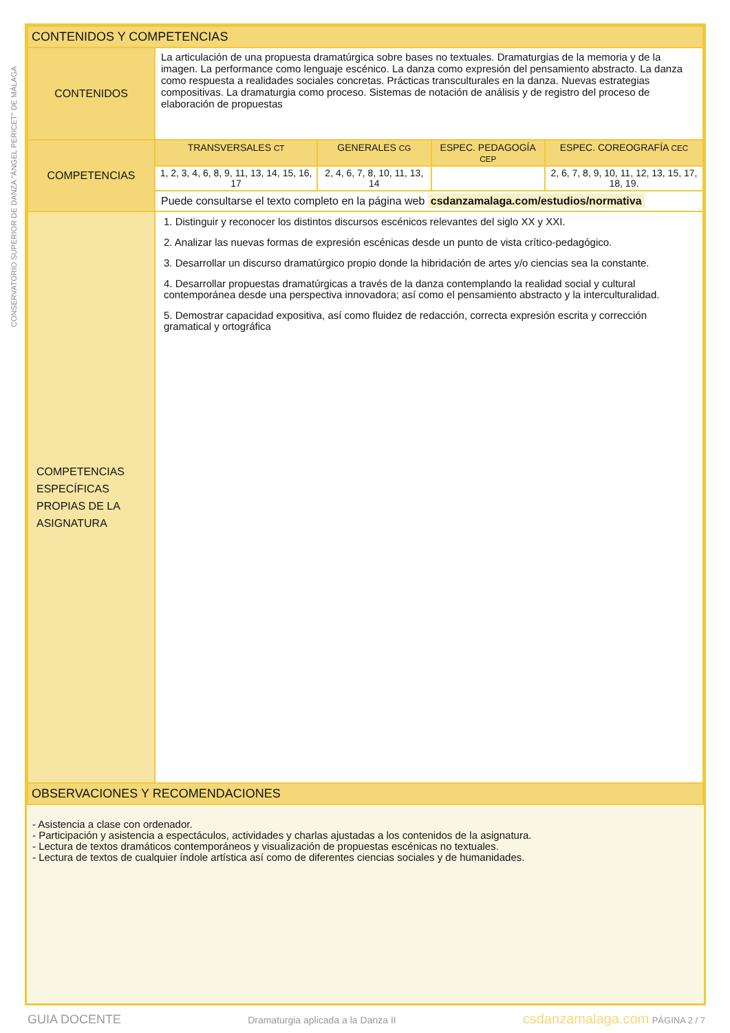CONSERVATORIO SUPERIOR DE DANZA "ÁNGEL PERICET" DE MÁLAGA
| CONTENIDOS Y COMPETENCIAS | | | | |
| CONTENIDOS | La articulación de una propuesta dramatúrgica sobre bases no textuales. Dramaturgias de la memoria y de la imagen. La performance como lenguaje escénico. La danza como expresión del pensamiento abstracto. La danza como respuesta a realidades sociales concretas. Prácticas transculturales en la danza. Nuevas estrategias compositivas. La dramaturgia como proceso. Sistemas de notación de análisis y de registro del proceso de elaboración de propuestas | | | |
| COMPETENCIAS | TRANSVERSALES CT | GENERALES CG | ESPEC. PEDAGOGÍA CEP | ESPEC. COREOGRAFÍA CEC |
| | 1, 2, 3, 4, 6, 8, 9, 11, 13, 14, 15, 16, 17 | 2, 4, 6, 7, 8, 10, 11, 13, 14 | | 2, 6, 7, 8, 9, 10, 11, 12, 13, 15, 17, 18, 19. |
| | Puede consultarse el texto completo en la página web csdanzamalaga.com/estudios/normativa | | | |
| COMPETENCIAS ESPECÍFICAS PROPIAS DE LA ASIGNATURA | 1. Distinguir y reconocer los distintos discursos escénicos relevantes del siglo XX y XXI. 2. Analizar las nuevas formas de expresión escénicas desde un punto de vista crítico-pedagógico. 3. Desarrollar un discurso dramatúrgico propio donde la hibridación de artes y/o ciencias sea la constante. 4. Desarrollar propuestas dramatúrgicas a través de la danza contemplando la realidad social y cultural contemporánea desde una perspectiva innovadora; así como el pensamiento abstracto y la interculturalidad. 5. Demostrar capacidad expositiva, así como fluidez de redacción, correcta expresión escrita y corrección gramatical y ortográfica | | | |
| OBSERVACIONES Y RECOMENDACIONES | | | | |
- Asistencia a clase con ordenador.
- Participación y asistencia a espectáculos, actividades y charlas ajustadas a los contenidos de la asignatura.
- Lectura de textos dramáticos contemporáneos y visualización de propuestas escénicas no textuales.
- Lectura de textos de cualquier índole artística así como de diferentes ciencias sociales y de humanidades.
GUIA DOCENTE Dramaturgia aplicada a la Danza II csdanzamalaga.com PÁGINA 2 / 7